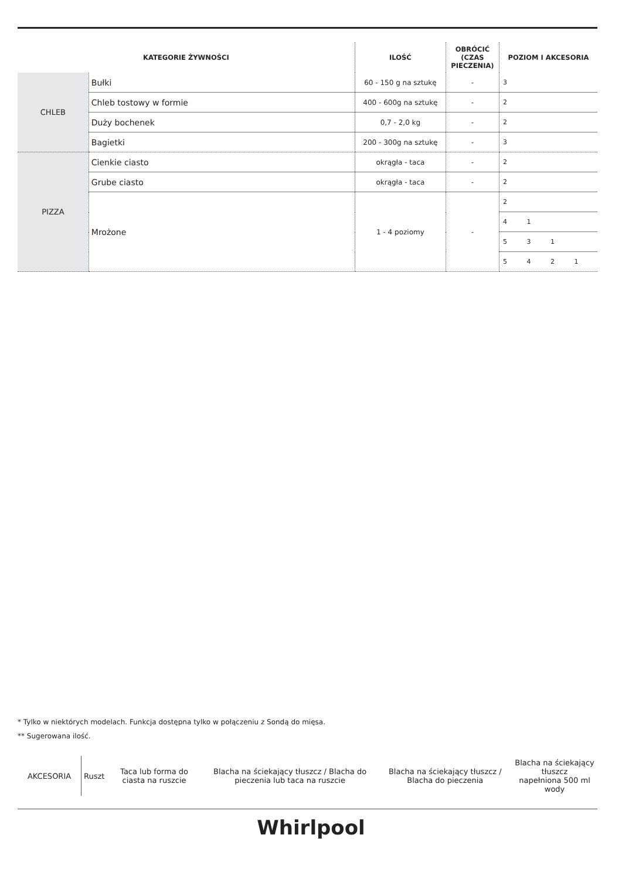| KATEGORIE ŻYWNOŚCI | | ILOŚĆ | OBRÓCIĆ (CZAS PIECZENIA) | POZIOM I AKCESORIA |
| --- | --- | --- | --- | --- |
| CHLEB | Bułki | 60 - 150 g na sztukę | - | 3 |
| | Chleb tostowy w formie | 400 - 600g na sztukę | - | 2 |
| | Duży bochenek | 0,7 - 2,0 kg | - | 2 |
| | Bagietki | 200 - 300g na sztukę | - | 3 |
| PIZZA | Cienkie ciasto | okrągła - taca | - | 2 |
| | Grube ciasto | okrągła - taca | - | 2 |
| | Mrożone | 1 - 4 poziomy | - | 2 |
| | | | | 4 1 |
| | | | | 5 3 1 |
| | | | | 5 4 2 1 |
* Tylko w niektórych modelach. Funkcja dostępna tylko w połączeniu z Sondą do mięsa.
** Sugerowana ilość.
| AKCESORIA | Ruszt | Taca lub forma do ciasta na ruszcie | Blacha na ściekający tłuszcz / Blacha do pieczenia lub taca na ruszcie | Blacha na ściekający tłuszcz / Blacha do pieczenia | Blacha na ściekający tłuszcz napełniona 500 ml wody |
Whirlpool